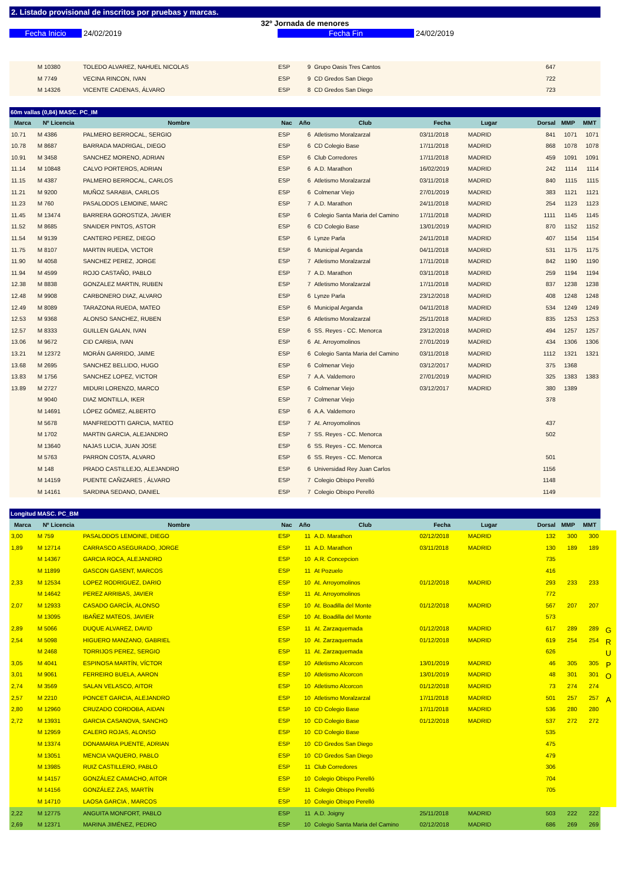2. Listado provisional de inscritos por pruebas y marcas.
32º Jornada de menores
Fecha Inicio 24/02/2019 Fecha Fin 24/02/2019
| | M 10380 | TOLEDO ALVAREZ, NAHUEL NICOLAS | ESP | 9 | Grupo Oasis Tres Cantos | | | 647 | | |
| | M 7749 | VECINA RINCON, IVAN | ESP | 9 | CD Gredos San Diego | | | 722 | | |
| | M 14326 | VICENTE CADENAS, ÁLVARO | ESP | 8 | CD Gredos San Diego | | | 723 | | |
60m vallas (0,84) MASC. PC_IM
| Marca | Nº Licencia | Nombre | Nac | Año | Club | Fecha | Lugar | Dorsal | MMP | MMT |
| --- | --- | --- | --- | --- | --- | --- | --- | --- | --- | --- |
| 10.71 | M 4386 | PALMERO BERROCAL, SERGIO | ESP | 6 | Atletismo Moralzarzal | 03/11/2018 | MADRID | 841 | 1071 | 1071 |
| 10.78 | M 8687 | BARRADA MADRIGAL, DIEGO | ESP | 6 | CD Colegio Base | 17/11/2018 | MADRID | 868 | 1078 | 1078 |
| 10.91 | M 3458 | SANCHEZ MORENO, ADRIAN | ESP | 6 | Club Corredores | 17/11/2018 | MADRID | 459 | 1091 | 1091 |
| 11.14 | M 10848 | CALVO PORTEROS, ADRIAN | ESP | 6 | A.D. Marathon | 16/02/2019 | MADRID | 242 | 1114 | 1114 |
| 11.15 | M 4387 | PALMERO BERROCAL, CARLOS | ESP | 6 | Atletismo Moralzarzal | 03/11/2018 | MADRID | 840 | 1115 | 1115 |
| 11.21 | M 9200 | MUÑOZ SARABIA, CARLOS | ESP | 6 | Colmenar Viejo | 27/01/2019 | MADRID | 383 | 1121 | 1121 |
| 11.23 | M 760 | PASALODOS LEMOINE, MARC | ESP | 7 | A.D. Marathon | 24/11/2018 | MADRID | 254 | 1123 | 1123 |
| 11.45 | M 13474 | BARRERA GOROSTIZA, JAVIER | ESP | 6 | Colegio Santa Maria del Camino | 17/11/2018 | MADRID | 1111 | 1145 | 1145 |
| 11.52 | M 8685 | SNAIDER PINTOS, ASTOR | ESP | 6 | CD Colegio Base | 13/01/2019 | MADRID | 870 | 1152 | 1152 |
| 11.54 | M 9139 | CANTERO PEREZ, DIEGO | ESP | 6 | Lynze Parla | 24/11/2018 | MADRID | 407 | 1154 | 1154 |
| 11.75 | M 8107 | MARTIN RUEDA, VICTOR | ESP | 6 | Municipal Arganda | 04/11/2018 | MADRID | 531 | 1175 | 1175 |
| 11.90 | M 4058 | SANCHEZ PEREZ, JORGE | ESP | 7 | Atletismo Moralzarzal | 17/11/2018 | MADRID | 842 | 1190 | 1190 |
| 11.94 | M 4599 | ROJO CASTAÑO, PABLO | ESP | 7 | A.D. Marathon | 03/11/2018 | MADRID | 259 | 1194 | 1194 |
| 12.38 | M 8838 | GONZALEZ MARTIN, RUBEN | ESP | 7 | Atletismo Moralzarzal | 17/11/2018 | MADRID | 837 | 1238 | 1238 |
| 12.48 | M 9908 | CARBONERO DIAZ, ALVARO | ESP | 6 | Lynze Parla | 23/12/2018 | MADRID | 408 | 1248 | 1248 |
| 12.49 | M 8089 | TARAZONA RUEDA, MATEO | ESP | 6 | Municipal Arganda | 04/11/2018 | MADRID | 534 | 1249 | 1249 |
| 12.53 | M 9368 | ALONSO SANCHEZ, RUBEN | ESP | 6 | Atletismo Moralzarzal | 25/11/2018 | MADRID | 835 | 1253 | 1253 |
| 12.57 | M 8333 | GUILLEN GALAN, IVAN | ESP | 6 | SS. Reyes - CC. Menorca | 23/12/2018 | MADRID | 494 | 1257 | 1257 |
| 13.06 | M 9672 | CID CARBIA, IVAN | ESP | 6 | At. Arroyomolinos | 27/01/2019 | MADRID | 434 | 1306 | 1306 |
| 13.21 | M 12372 | MORÁN GARRIDO, JAIME | ESP | 6 | Colegio Santa Maria del Camino | 03/11/2018 | MADRID | 1112 | 1321 | 1321 |
| 13.68 | M 2695 | SANCHEZ BELLIDO, HUGO | ESP | 6 | Colmenar Viejo | 03/12/2017 | MADRID | 375 | 1368 | |
| 13.83 | M 1756 | SANCHEZ LOPEZ, VICTOR | ESP | 7 | A.A. Valdemoro | 27/01/2019 | MADRID | 325 | 1383 | 1383 |
| 13.89 | M 2727 | MIDURI LORENZO, MARCO | ESP | 6 | Colmenar Viejo | 03/12/2017 | MADRID | 380 | 1389 | |
| | M 9040 | DIAZ MONTILLA, IKER | ESP | 7 | Colmenar Viejo | | | 378 | | |
| | M 14691 | LÓPEZ GÓMEZ, ALBERTO | ESP | 6 | A.A. Valdemoro | | | | | |
| | M 5678 | MANFREDOTTI GARCIA, MATEO | ESP | 7 | At. Arroyomolinos | | | 437 | | |
| | M 1702 | MARTIN GARCIA, ALEJANDRO | ESP | 7 | SS. Reyes - CC. Menorca | | | 502 | | |
| | M 13640 | NAJAS LUCIA, JUAN JOSE | ESP | 6 | SS. Reyes - CC. Menorca | | | | | |
| | M 5763 | PARRON COSTA, ALVARO | ESP | 6 | SS. Reyes - CC. Menorca | | | 501 | | |
| | M 148 | PRADO CASTILLEJO, ALEJANDRO | ESP | 6 | Universidad Rey Juan Carlos | | | 1156 | | |
| | M 14159 | PUENTE CAÑIZARES , ÁLVARO | ESP | 7 | Colegio Obispo Perelló | | | 1148 | | |
| | M 14161 | SARDINA SEDANO, DANIEL | ESP | 7 | Colegio Obispo Perelló | | | 1149 | | |
Longitud MASC. PC_BM
| Marca | Nº Licencia | Nombre | Nac | Año | Club | Fecha | Lugar | Dorsal | MMP | MMT |
| --- | --- | --- | --- | --- | --- | --- | --- | --- | --- | --- |
| 3,00 | M 759 | PASALODOS LEMOINE, DIEGO | ESP | 11 | A.D. Marathon | 02/12/2018 | MADRID | 132 | 300 | 300 |
| 1,89 | M 12714 | CARRASCO ASEGURADO, JORGE | ESP | 11 | A.D. Marathon | 03/11/2018 | MADRID | 130 | 189 | 189 |
| | M 14367 | GARCIA ROCA, ALEJANDRO | ESP | 10 | A.R. Concepcion | | | 735 | | |
| | M 11899 | GASCON GASENT, MARCOS | ESP | 11 | At Pozuelo | | | 416 | | |
| 2,33 | M 12534 | LOPEZ RODRIGUEZ, DARIO | ESP | 10 | At. Arroyomolinos | 01/12/2018 | MADRID | 293 | 233 | 233 |
| | M 14642 | PEREZ ARRIBAS, JAVIER | ESP | 11 | At. Arroyomolinos | | | 772 | | |
| 2,07 | M 12933 | CASADO GARCÍA, ALONSO | ESP | 10 | At. Boadilla del Monte | 01/12/2018 | MADRID | 567 | 207 | 207 |
| | M 13095 | IBAÑEZ MATEOS, JAVIER | ESP | 10 | At. Boadilla del Monte | | | 573 | | |
| 2,89 | M 5066 | DUQUE ALVAREZ, DAVID | ESP | 11 | At. Zarzaquemada | 01/12/2018 | MADRID | 617 | 289 | 289 |
| 2,54 | M 5098 | HIGUERO MANZANO, GABRIEL | ESP | 10 | At. Zarzaquemada | 01/12/2018 | MADRID | 619 | 254 | 254 |
| | M 2468 | TORRIJOS PEREZ, SERGIO | ESP | 11 | At. Zarzaquemada | | | 626 | | |
| 3,05 | M 4041 | ESPINOSA MARTÍN, VÍCTOR | ESP | 10 | Atletismo Alcorcon | 13/01/2019 | MADRID | 46 | 305 | 305 |
| 3,01 | M 9061 | FERREIRO BUELA, AARON | ESP | 10 | Atletismo Alcorcon | 13/01/2019 | MADRID | 48 | 301 | 301 |
| 2,74 | M 3569 | SALAN VELASCO, AITOR | ESP | 10 | Atletismo Alcorcon | 01/12/2018 | MADRID | 73 | 274 | 274 |
| 2,57 | M 2210 | PONCET GARCIA, ALEJANDRO | ESP | 10 | Atletismo Moralzarzal | 17/11/2018 | MADRID | 501 | 257 | 257 |
| 2,80 | M 12960 | CRUZADO CORDOBA, AIDAN | ESP | 10 | CD Colegio Base | 17/11/2018 | MADRID | 536 | 280 | 280 |
| 2,72 | M 13931 | GARCIA CASANOVA, SANCHO | ESP | 10 | CD Colegio Base | 01/12/2018 | MADRID | 537 | 272 | 272 |
| | M 12959 | CALERO ROJAS, ALONSO | ESP | 10 | CD Colegio Base | | | 535 | | |
| | M 13374 | DONAMARIA PUENTE, ADRIAN | ESP | 10 | CD Gredos San Diego | | | 475 | | |
| | M 13051 | MENCIA VAQUERO, PABLO | ESP | 10 | CD Gredos San Diego | | | 479 | | |
| | M 13985 | RUIZ CASTILLERO, PABLO | ESP | 11 | Club Corredores | | | 306 | | |
| | M 14157 | GONZÁLEZ CAMACHO, AITOR | ESP | 10 | Colegio Obispo Perelló | | | 704 | | |
| | M 14156 | GONZÁLEZ ZAS, MARTÍN | ESP | 11 | Colegio Obispo Perelló | | | 705 | | |
| | M 14710 | LAOSA GARCIA , MARCOS | ESP | 10 | Colegio Obispo Perelló | | | | | |
| 2,22 | M 12775 | ANGUITA MONFORT, PABLO | ESP | 11 | A.D. Joigny | 25/11/2018 | MADRID | 503 | 222 | 222 |
| 2,69 | M 12371 | MARINA JIMÉNEZ, PEDRO | ESP | 10 | Colegio Santa Maria del Camino | 02/12/2018 | MADRID | 686 | 269 | 269 |
G
R
U
P
O
A